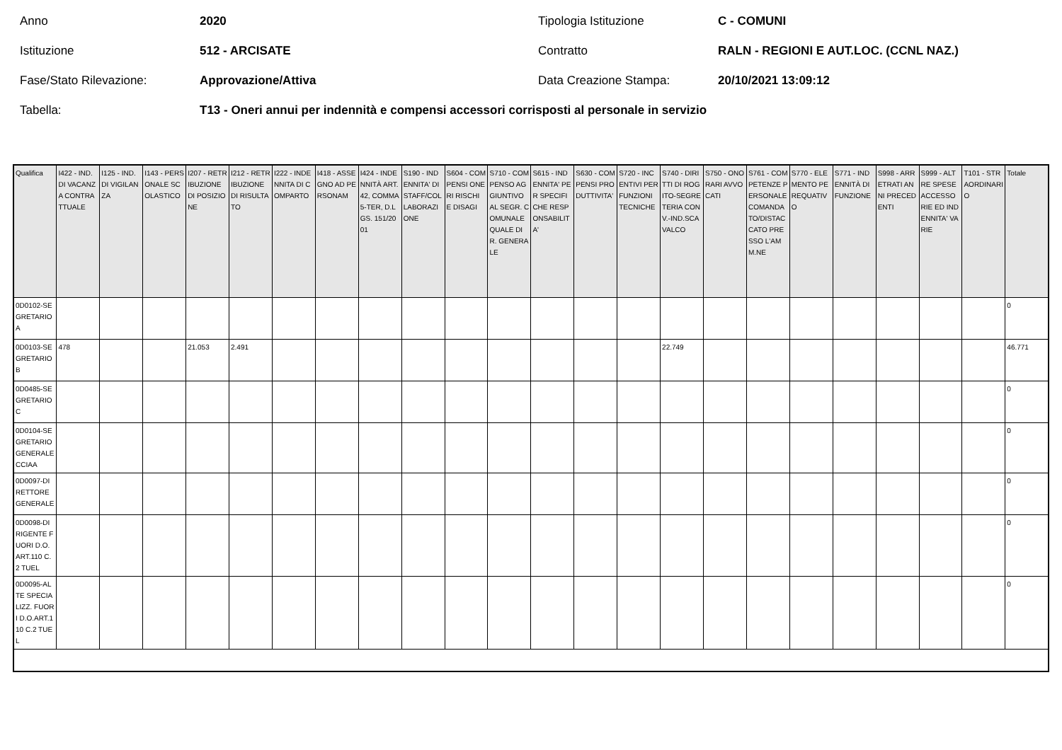Anno 2020 Tipologia Istituzione C - COMUNI
Istituzione 512 - ARCISATE Contratto RALN - REGIONI E AUT.LOC. (CCNL NAZ.)
Fase/Stato Rilevazione: Approvazione/Attiva Data Creazione Stampa: 20/10/2021 13:09:12
Tabella: T13 - Oneri annui per indennità e compensi accessori corrisposti al personale in servizio
| Qualifica | I422 - IND. DI VACANZA CONTRATTUALE | I125 - IND. DI VIGILANZA | I143 - PERSONALE SCOLASTICO | I207 - RETRIBUZIONE DI POSIZIONE | I212 - RETRIBUZIONE DI RISULTATO | I222 - INDENNITA DI COMPARTO | I418 - ASSEGNO AD PERSONAM | I424 - INDENNITÀ ART. 42, COMMA 5-TER, D.LGS. 151/2001 | S190 - INDENNITA' DI STAFF/COLLABORAZIONE | S604 - COMPENSI ONERI RISCHI E DISAGI | S710 - COMPENSO AGGIUNTIVO AL SEGR. COMUNALE QUALE DIR. GENERALE | S615 - INDENNITA' PER SPECIFICHE RESPONSABILITA' | S630 - COMPENSI PRODUTTIVITA' | S720 - INCENTIVI PER FUNZIONI TECNICHE | S740 - DIRITTI DI ROGITO-SEGRETERIA CONV.-IND.SCAVALCO | S750 - ONORARI AVVOCATI | S761 - COMPETENZE PERSONALE COMANDATO/DISTACCATO PRESSO L'AMM.NE | S770 - ELEMENTO PEREQUATIVO | S771 - INDENNITÀ DI FUNZIONE | S998 - ARRETRATI ANNI PRECEDENTI | S999 - ALTRE SPESE ACCESSORIE ED INDENNITA' VARIE | T101 - STRAORDINARIO | Totale |
| --- | --- | --- | --- | --- | --- | --- | --- | --- | --- | --- | --- | --- | --- | --- | --- | --- | --- | --- | --- | --- | --- | --- | --- |
| 0D0102-SEGRETARIO A | | | | | | | | | | | | | | | | | | | | | | | 0 |
| 0D0103-SEGRETARIO B | 478 | | | 21.053 | 2.491 | | | | | | | | | | 22.749 | | | | | | | | 46.771 |
| 0D0485-SEGRETARIO C | | | | | | | | | | | | | | | | | | | | | | | 0 |
| 0D0104-SEGRETARIO GENERALE CCIAA | | | | | | | | | | | | | | | | | | | | | | | 0 |
| 0D0097-DIRETTORE GENERALE | | | | | | | | | | | | | | | | | | | | | | | 0 |
| 0D0098-DIRIGENTE FUORI D.O. ART.110 C.2 TUEL | | | | | | | | | | | | | | | | | | | | | | | 0 |
| 0D0095-ALTE SPECIALIZZ. FUORI D.O.ART.110 C.2 TUEL | | | | | | | | | | | | | | | | | | | | | | | 0 |